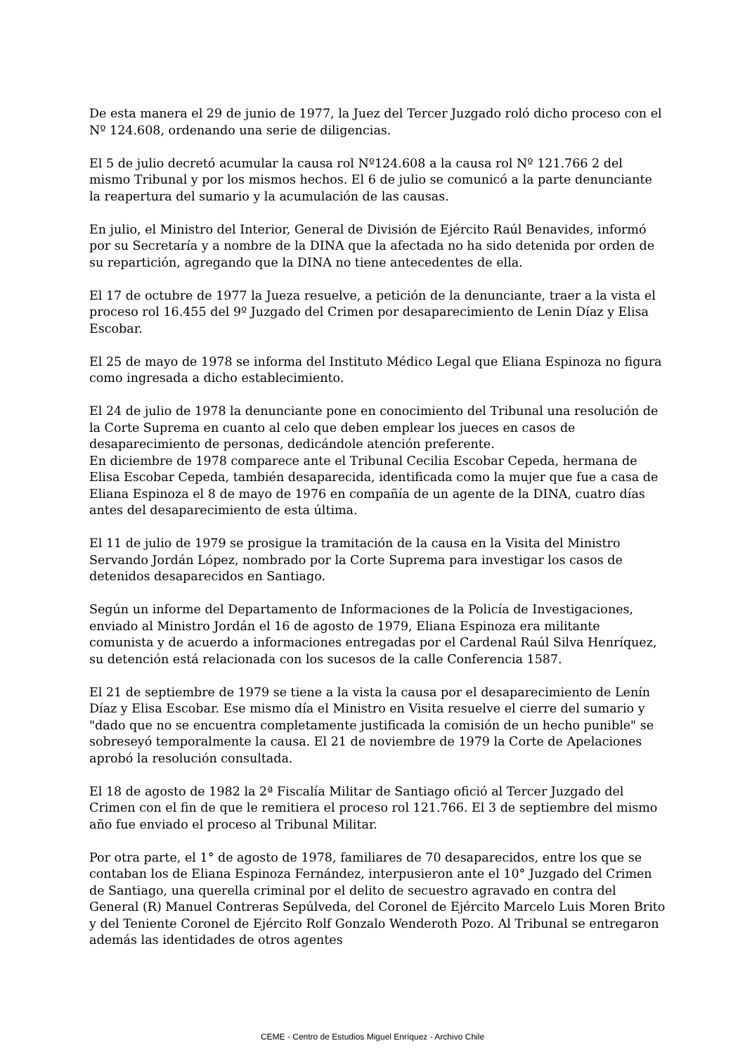De esta manera el 29 de junio de 1977, la Juez del Tercer Juzgado roló dicho proceso con el Nº 124.608, ordenando una serie de diligencias.
El 5 de julio decretó acumular la causa rol Nº124.608 a la causa rol Nº 121.766 2 del mismo Tribunal y por los mismos hechos. El 6 de julio se comunicó a la parte denunciante la reapertura del sumario y la acumulación de las causas.
En julio, el Ministro del Interior, General de División de Ejército Raúl Benavides, informó por su Secretaría y a nombre de la DINA que la afectada no ha sido detenida por orden de su repartición, agregando que la DINA no tiene antecedentes de ella.
El 17 de octubre de 1977 la Jueza resuelve, a petición de la denunciante, traer a la vista el proceso rol 16.455 del 9º Juzgado del Crimen por desaparecimiento de Lenin Díaz y Elisa Escobar.
El 25 de mayo de 1978 se informa del Instituto Médico Legal que Eliana Espinoza no figura como ingresada a dicho establecimiento.
El 24 de julio de 1978 la denunciante pone en conocimiento del Tribunal una resolución de la Corte Suprema en cuanto al celo que deben emplear los jueces en casos de desaparecimiento de personas, dedicándole atención preferente.
En diciembre de 1978 comparece ante el Tribunal Cecilia Escobar Cepeda, hermana de Elisa Escobar Cepeda, también desaparecida, identificada como la mujer que fue a casa de Eliana Espinoza el 8 de mayo de 1976 en compañía de un agente de la DINA, cuatro días antes del desaparecimiento de esta última.
El 11 de julio de 1979 se prosigue la tramitación de la causa en la Visita del Ministro Servando Jordán López, nombrado por la Corte Suprema para investigar los casos de detenidos desaparecidos en Santiago.
Según un informe del Departamento de Informaciones de la Policía de Investigaciones, enviado al Ministro Jordán el 16 de agosto de 1979, Eliana Espinoza era militante comunista y de acuerdo a informaciones entregadas por el Cardenal Raúl Silva Henríquez, su detención está relacionada con los sucesos de la calle Conferencia 1587.
El 21 de septiembre de 1979 se tiene a la vista la causa por el desaparecimiento de Lenín Díaz y Elisa Escobar. Ese mismo día el Ministro en Visita resuelve el cierre del sumario y "dado que no se encuentra completamente justificada la comisión de un hecho punible" se sobreseyó temporalmente la causa. El 21 de noviembre de 1979 la Corte de Apelaciones aprobó la resolución consultada.
El 18 de agosto de 1982 la 2ª Fiscalía Militar de Santiago ofició al Tercer Juzgado del Crimen con el fin de que le remitiera el proceso rol 121.766. El 3 de septiembre del mismo año fue enviado el proceso al Tribunal Militar.
Por otra parte, el 1° de agosto de 1978, familiares de 70 desaparecidos, entre los que se contaban los de Eliana Espinoza Fernández, interpusieron ante el 10° Juzgado del Crimen de Santiago, una querella criminal por el delito de secuestro agravado en contra del General (R) Manuel Contreras Sepúlveda, del Coronel de Ejército Marcelo Luis Moren Brito y del Teniente Coronel de Ejército Rolf Gonzalo Wenderoth Pozo. Al Tribunal se entregaron además las identidades de otros agentes
CEME - Centro de Estudios Miguel Enríquez - Archivo Chile